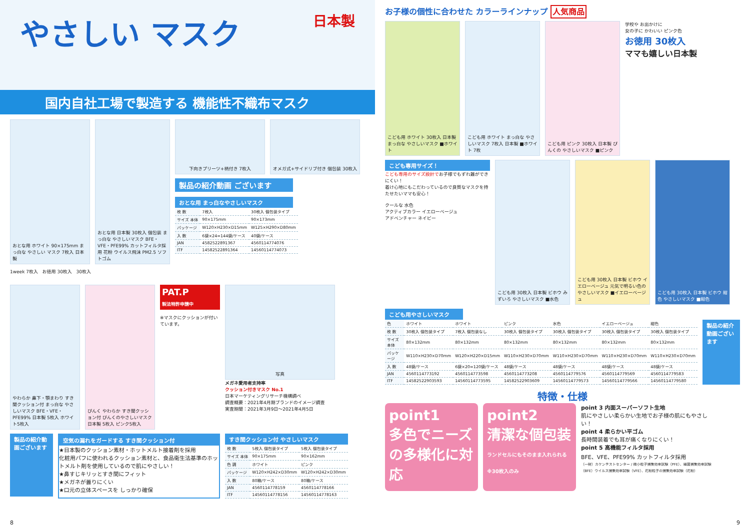日本製
やさしい マスク
国内自社工場で製造する 機能性不織布マスク
おとな用 ホワイト 90×175mm まっ白な やさしい マスク 7枚入 日本製
おとな用 日本製 30枚入 個包装 まっ白な やさしいマスク BFE・VFE・PFE99% カットフィルタ採用 花粉 ウイルス飛沫 PM2.5 ソフトゴム
下向きプリーツ+柄付き 7枚入 オメガ式+サイドリブ付き 個包装 30枚入
製品の紹介動画 ございます
おとな用 まっ白なやさしいマスク
| 枚 数 | 7枚入 | 30枚入 個包装タイプ |
| サイズ 本体 | 90×175mm | 90×173mm |
| パッケージ | W120×H230×D15mm | W125×H290×D80mm |
| 入 数 | 6袋×24=144袋/ケース | 40袋/ケース |
| JAN | 4582522891367 | 4560114774076 |
| ITF | 14582522891364 | 14560114774073 |
1week 7枚入 お徳用 30枚入 30枚入
やわらか 鼻下・顎まわり すき間クッション付 まっ白な やさしいマスク BFE・VFE・PFE99% 日本製 5枚入 ホワイト5枚入
ぴんく やわらか すき間クッション付 ぴんくのやさしいマスク 日本製 5枚入 ピンク5枚入
PAT.P
製法特許申請中
※マスクにクッションが付いています。
写真
メガネ愛用者支持率
クッション付きマスク No.1
日本マーケティングリサーチ機構調べ
調査概要：2021年4月期ブランドのイメージ調査
実査期間：2021年3月9日〜2021年4月5日
製品の紹介動画ございます
空気の漏れをガードする すき間クッション付
★日本製のクッション素材・ホットメルト接着剤を採用
化粧用パフに使われるクッション素材と、食品衛生法基準のホットメルト剤を使用しているので肌にやさしい！
★鼻すじキリッとすき間にフィット
★メガネが曇りにくい
★口元の立体スペースを しっかり確保
すき間クッション付 やさしいマスク
| 枚 数 | 5枚入 個包装タイプ | 5枚入 個包装タイプ |
| サイズ 本体 | 90×175mm | 90×162mm |
| 色 調 | ホワイト | ピンク |
| パッケージ | W120×H242×D30mm | W120×H242×D30mm |
| 入 数 | 80箱/ケース | 80箱/ケース |
| JAN | 4560114778159 | 4560114778166 |
| ITF | 14560114778156 | 14560114778163 |
8
お子様の個性に合わせた カラーラインナップ 人気商品
こども用 ホワイト 30枚入 日本製 まっ白な やさしいマスク ■ホワイト
こども用 ホワイト まっ白な やさしいマスク 7枚入 日本製 ■ホワイト 7枚
こども用 ピンク 30枚入 日本製 ぴんくの やさしいマスク ■ピンク
学校や お出かけに
女の子に かわいい ピンク色
お徳用 30枚入
ママも嬉しい日本製
こども専用サイズ！
こども専用のサイズ設計でお子様でもずれ難ができにくい！
着け心地にもこだわっているので良質なマスクを持たせたいママも安心！
クールな 水色
アクティブカラー イエローベージュ
アドベンチャー ネイビー
こども用 30枚入 日本製 ビホウ みずいろ やさしいマスク ■水色
こども用 30枚入 日本製 ビホウ イエローベージュ 元気で明るい色の やさしいマスク ■イエローベージュ
こども用 30枚入 日本製 ビホウ 紺色 やさしいマスク ■紺色
こども用やさしいマスク
| 色 | ホワイト | ホワイト | ピンク | 水色 | イエローベージュ | 紺色 |
| 枚 数 | 30枚入 個包装タイプ | 7枚入 個包装なし | 30枚入 個包装タイプ | 30枚入 個包装タイプ | 30枚入 個包装タイプ | 30枚入 個包装タイプ |
| サイズ 本体 | 80×132mm | 80×132mm | 80×132mm | 80×132mm | 80×132mm | 80×132mm |
| パッケージ | W110×H230×D70mm | W120×H220×D15mm | W110×H230×D70mm | W110×H230×D70mm | W110×H230×D70mm | W110×H230×D70mm |
| 入 数 | 48袋/ケース | 6袋×20=120袋/ケース | 48袋/ケース | 48袋/ケース | 48袋/ケース | 48袋/ケース |
| JAN | 4560114773192 | 4560114773598 | 4560114773208 | 4560114779576 | 4560114779569 | 4560114779583 |
| ITF | 14582522903593 | 14560114773595 | 14582522903609 | 14560114779573 | 14560114779566 | 14560114779580 |
製品の紹介動画ございます
特徴・仕様
point1
多色でニーズの多様化に対応
point2
清潔な個包装
ランドセルにもそのまま入れられる ※30枚入のみ
point 3 内面スーパーソフト生地
肌にやさしい柔らかい生地でお子様の肌にもやさしい！
point 4 柔らかい平ゴム
長時間装着でも耳が痛くなりにくい！
point 5 高機能フィルタ採用
BFE、VFE、PFE99% カットフィルタ採用
（一財）カケンテストセンター / 微小粒子捕集効率試験（PFE）、細菌捕集効率試験（BFE）ウイルス捕集効率試験（VFE）、花粉粒子の捕集効率試験（花粉）
9